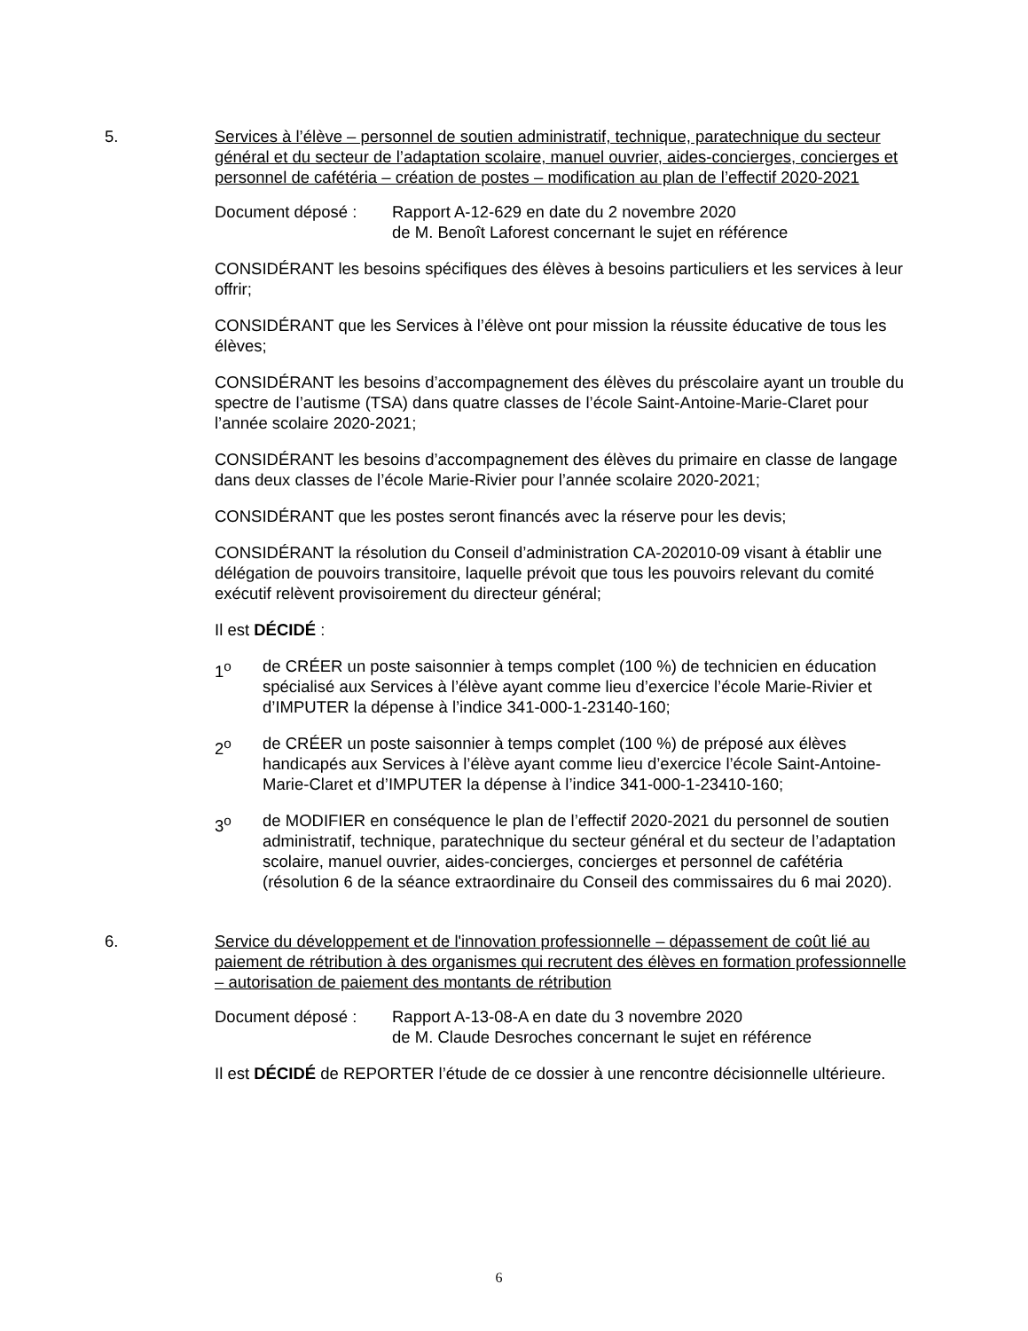5. Services à l’élève – personnel de soutien administratif, technique, paratechnique du secteur général et du secteur de l’adaptation scolaire, manuel ouvrier, aides-concierges, concierges et personnel de cafétéria – création de postes – modification au plan de l’effectif 2020-2021
Document déposé : Rapport A-12-629 en date du 2 novembre 2020
de M. Benoît Laforest concernant le sujet en référence
CONSIDÉRANT les besoins spécifiques des élèves à besoins particuliers et les services à leur offrir;
CONSIDÉRANT que les Services à l’élève ont pour mission la réussite éducative de tous les élèves;
CONSIDÉRANT les besoins d’accompagnement des élèves du préscolaire ayant un trouble du spectre de l’autisme (TSA) dans quatre classes de l’école Saint-Antoine-Marie-Claret pour l’année scolaire 2020-2021;
CONSIDÉRANT les besoins d’accompagnement des élèves du primaire en classe de langage dans deux classes de l’école Marie-Rivier pour l’année scolaire 2020-2021;
CONSIDÉRANT que les postes seront financés avec la réserve pour les devis;
CONSIDÉRANT la résolution du Conseil d’administration CA-202010-09 visant à établir une délégation de pouvoirs transitoire, laquelle prévoit que tous les pouvoirs relevant du comité exécutif relèvent provisoirement du directeur général;
Il est DÉCIDÉ :
1<sup>o</sup> de CRÉER un poste saisonnier à temps complet (100 %) de technicien en éducation spécialisé aux Services à l’élève ayant comme lieu d’exercice l’école Marie-Rivier et d’IMPUTER la dépense à l’indice 341-000-1-23140-160;
2<sup>o</sup> de CRÉER un poste saisonnier à temps complet (100 %) de préposé aux élèves handicapés aux Services à l’élève ayant comme lieu d’exercice l’école Saint-Antoine-Marie-Claret et d’IMPUTER la dépense à l’indice 341-000-1-23410-160;
3<sup>o</sup> de MODIFIER en conséquence le plan de l’effectif 2020-2021 du personnel de soutien administratif, technique, paratechnique du secteur général et du secteur de l’adaptation scolaire, manuel ouvrier, aides-concierges, concierges et personnel de cafétéria (résolution 6 de la séance extraordinaire du Conseil des commissaires du 6 mai 2020).
6. Service du développement et de l'innovation professionnelle – dépassement de coût lié au paiement de rétribution à des organismes qui recrutent des élèves en formation professionnelle – autorisation de paiement des montants de rétribution
Document déposé : Rapport A-13-08-A en date du 3 novembre 2020
de M. Claude Desroches concernant le sujet en référence
Il est DÉCIDÉ de REPORTER l’étude de ce dossier à une rencontre décisionnelle ultérieure.
6